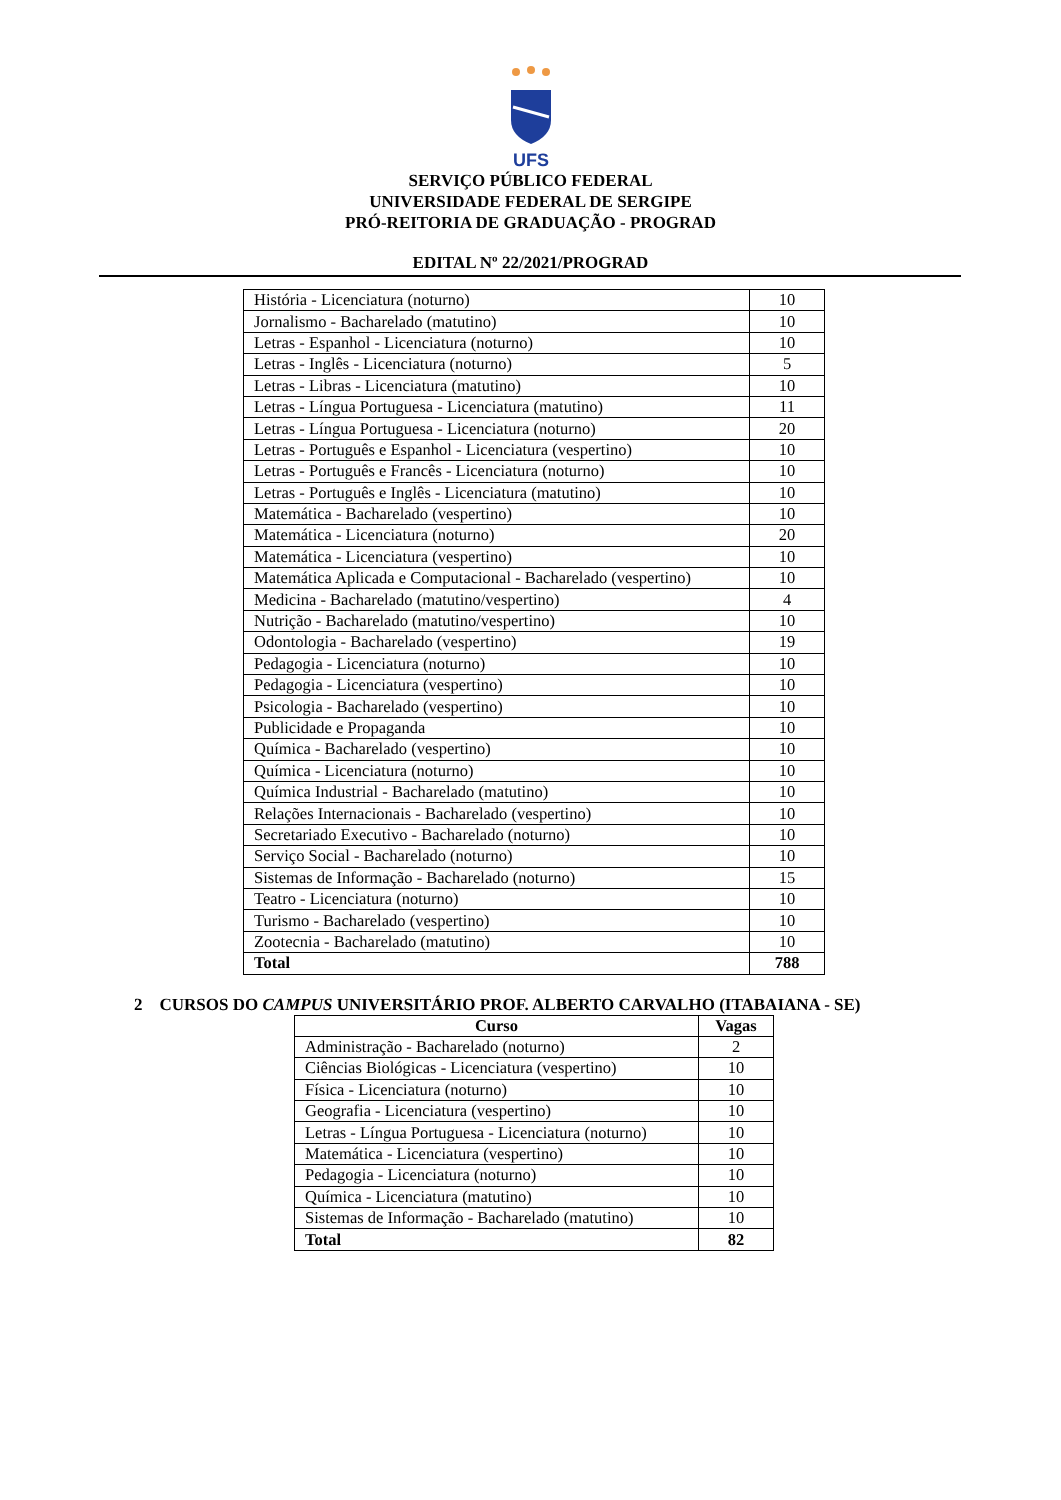UFS
SERVIÇO PÚBLICO FEDERAL
UNIVERSIDADE FEDERAL DE SERGIPE
PRÓ-REITORIA DE GRADUAÇÃO - PROGRAD
EDITAL Nº 22/2021/PROGRAD
| História - Licenciatura (noturno) | 10 |
| Jornalismo - Bacharelado (matutino) | 10 |
| Letras - Espanhol - Licenciatura (noturno) | 10 |
| Letras - Inglês - Licenciatura (noturno) | 5 |
| Letras - Libras - Licenciatura (matutino) | 10 |
| Letras - Língua Portuguesa - Licenciatura (matutino) | 11 |
| Letras - Língua Portuguesa - Licenciatura (noturno) | 20 |
| Letras - Português e Espanhol - Licenciatura (vespertino) | 10 |
| Letras - Português e Francês - Licenciatura (noturno) | 10 |
| Letras - Português e Inglês - Licenciatura (matutino) | 10 |
| Matemática - Bacharelado (vespertino) | 10 |
| Matemática - Licenciatura (noturno) | 20 |
| Matemática - Licenciatura (vespertino) | 10 |
| Matemática Aplicada e Computacional - Bacharelado (vespertino) | 10 |
| Medicina - Bacharelado (matutino/vespertino) | 4 |
| Nutrição - Bacharelado (matutino/vespertino) | 10 |
| Odontologia - Bacharelado (vespertino) | 19 |
| Pedagogia - Licenciatura (noturno) | 10 |
| Pedagogia - Licenciatura (vespertino) | 10 |
| Psicologia - Bacharelado (vespertino) | 10 |
| Publicidade e Propaganda | 10 |
| Química - Bacharelado (vespertino) | 10 |
| Química - Licenciatura (noturno) | 10 |
| Química Industrial - Bacharelado (matutino) | 10 |
| Relações Internacionais - Bacharelado (vespertino) | 10 |
| Secretariado Executivo - Bacharelado (noturno) | 10 |
| Serviço Social - Bacharelado (noturno) | 10 |
| Sistemas de Informação - Bacharelado (noturno) | 15 |
| Teatro - Licenciatura (noturno) | 10 |
| Turismo - Bacharelado (vespertino) | 10 |
| Zootecnia - Bacharelado (matutino) | 10 |
| Total | 788 |
2 CURSOS DO CAMPUS UNIVERSITÁRIO PROF. ALBERTO CARVALHO (ITABAIANA - SE)
| Curso | Vagas |
| --- | --- |
| Administração - Bacharelado (noturno) | 2 |
| Ciências Biológicas - Licenciatura (vespertino) | 10 |
| Física - Licenciatura (noturno) | 10 |
| Geografia - Licenciatura (vespertino) | 10 |
| Letras - Língua Portuguesa - Licenciatura (noturno) | 10 |
| Matemática - Licenciatura (vespertino) | 10 |
| Pedagogia - Licenciatura (noturno) | 10 |
| Química - Licenciatura (matutino) | 10 |
| Sistemas de Informação - Bacharelado (matutino) | 10 |
| Total | 82 |